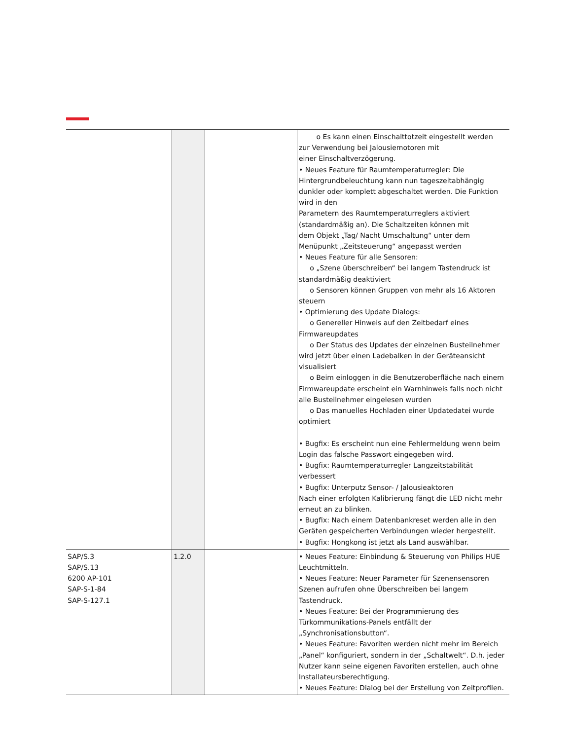| | | | o Es kann einen Einschalttotzeit eingestellt werden zur Verwendung bei Jalousiemotoren mit einer Einschaltverzögerung. • Neues Feature für Raumtemperaturregler: Die Hintergrundbeleuchtung kann nun tageszeitabhängig dunkler oder komplett abgeschaltet werden. Die Funktion wird in den Parametern des Raumtemperaturreglers aktiviert (standardmäßig an). Die Schaltzeiten können mit dem Objekt „Tag/ Nacht Umschaltung“ unter dem Menüpunkt „Zeitsteuerung“ angepasst werden • Neues Feature für alle Sensoren: o „Szene überschreiben“ bei langem Tastendruck ist standardmäßig deaktiviert o Sensoren können Gruppen von mehr als 16 Aktoren steuern • Optimierung des Update Dialogs: o Genereller Hinweis auf den Zeitbedarf eines Firmwareupdates o Der Status des Updates der einzelnen Busteilnehmer wird jetzt über einen Ladebalken in der Geräteansicht visualisiert o Beim einloggen in die Benutzeroberfläche nach einem Firmwareupdate erscheint ein Warnhinweis falls noch nicht alle Busteilnehmer eingelesen wurden o Das manuelles Hochladen einer Updatedatei wurde optimiert • Bugfix: Es erscheint nun eine Fehlermeldung wenn beim Login das falsche Passwort eingegeben wird. • Bugfix: Raumtemperaturregler Langzeitstabilität verbessert • Bugfix: Unterputz Sensor- / Jalousieaktoren Nach einer erfolgten Kalibrierung fängt die LED nicht mehr erneut an zu blinken. • Bugfix: Nach einem Datenbankreset werden alle in den Geräten gespeicherten Verbindungen wieder hergestellt. • Bugfix: Hongkong ist jetzt als Land auswählbar. |
| SAP/S.3 SAP/S.13 6200 AP-101 SAP-S-1-84 SAP-S-127.1 | 1.2.0 | | • Neues Feature: Einbindung & Steuerung von Philips HUE Leuchtmitteln. • Neues Feature: Neuer Parameter für Szenensensoren Szenen aufrufen ohne Überschreiben bei langem Tastendruck. • Neues Feature: Bei der Programmierung des Türkommunikations-Panels entfällt der „Synchronisationsbutton“. • Neues Feature: Favoriten werden nicht mehr im Bereich „Panel“ konfiguriert, sondern in der „Schaltwelt“. D.h. jeder Nutzer kann seine eigenen Favoriten erstellen, auch ohne Installateursberechtigung. • Neues Feature: Dialog bei der Erstellung von Zeitprofilen. |